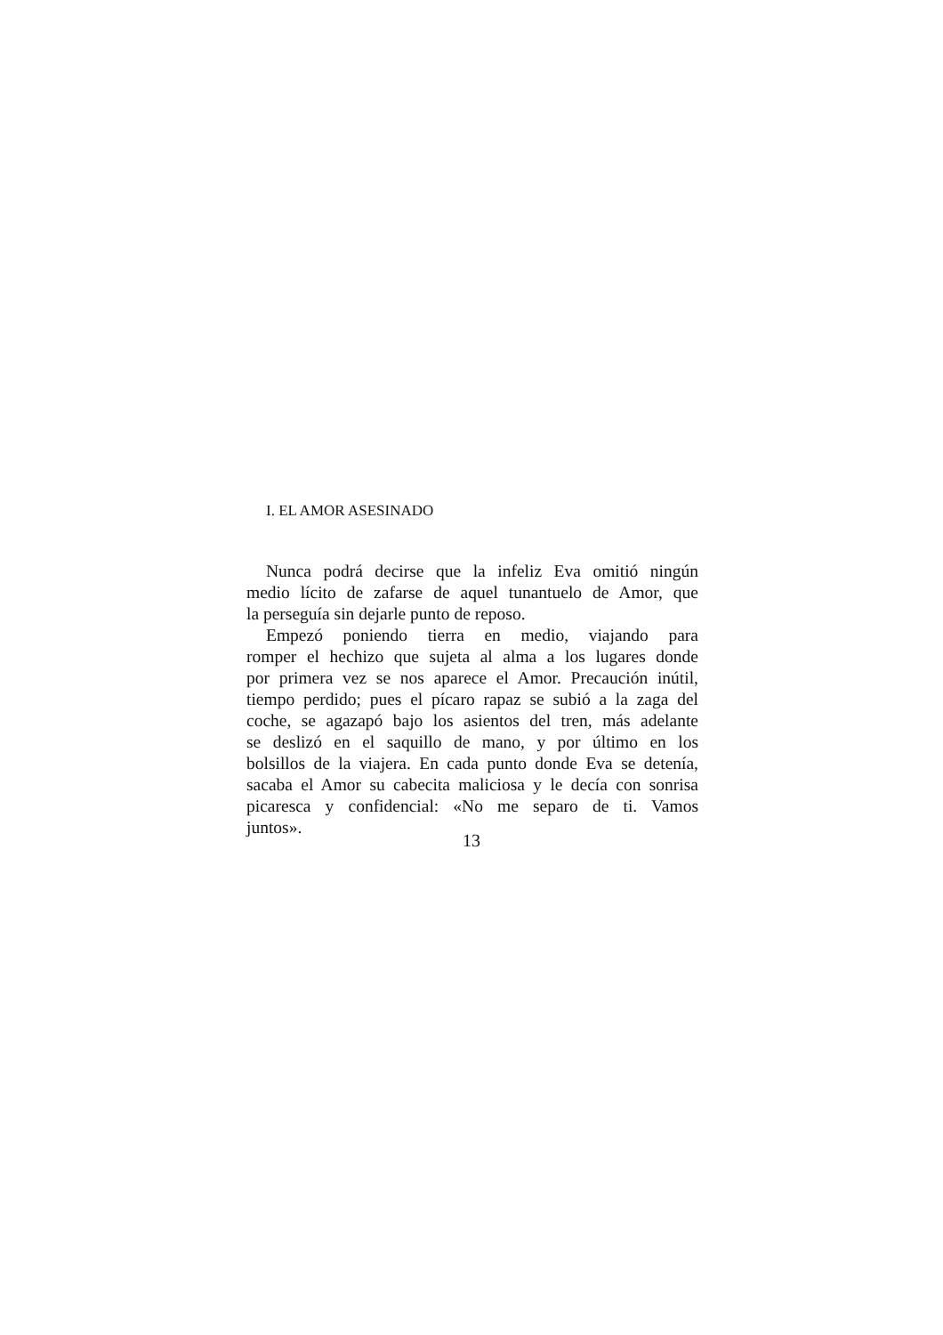I. EL AMOR ASESINADO
Nunca podrá decirse que la infeliz Eva omitió ningún
medio lícito de zafarse de aquel tunantuelo de Amor, que
la perseguía sin dejarle punto de reposo.
Empezó poniendo tierra en medio, viajando para
romper el hechizo que sujeta al alma a los lugares donde
por primera vez se nos aparece el Amor. Precaución inútil,
tiempo perdido; pues el pícaro rapaz se subió a la zaga del
coche, se agazapó bajo los asientos del tren, más adelante
se deslizó en el saquillo de mano, y por último en los
bolsillos de la viajera. En cada punto donde Eva se detenía,
sacaba el Amor su cabecita maliciosa y le decía con sonrisa
picaresca y confidencial: «No me separo de ti. Vamos
juntos».
13